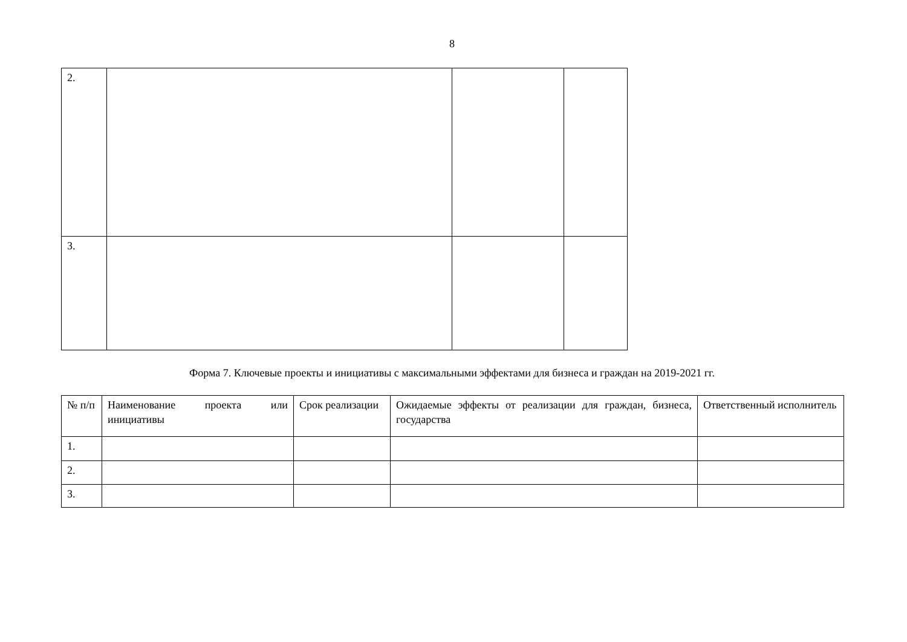8
| 2. | | | |
| 3. | | | |
Форма 7. Ключевые проекты и инициативы с максимальными эффектами для бизнеса и граждан на 2019-2021 гг.
| № п/п | Наименование проекта или инициативы | Срок реализации | Ожидаемые эффекты от реализации для граждан, бизнеса, государства | Ответственный исполнитель |
| 1. | | | | |
| 2. | | | | |
| 3. | | | | |